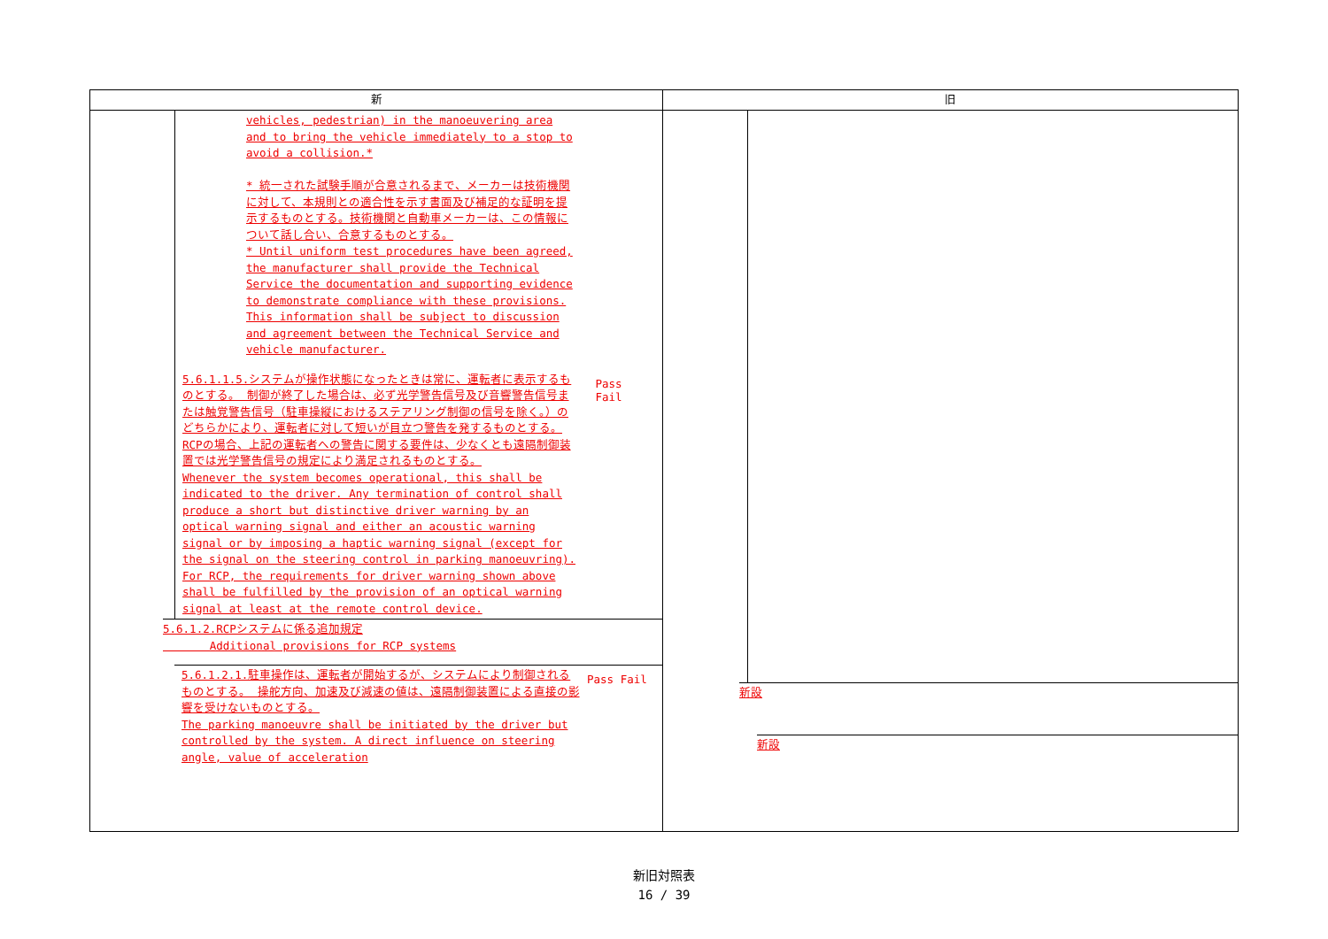| 新 | 旧 |
| --- | --- |
| vehicles, pedestrian) in the manoeuvering area and to bring the vehicle immediately to a stop to avoid a collision.* * 統一された試験手順が合意されるまで、メーカーは技術機関に対して、本規則との適合性を示す書面及び補足的な証明を提示するものとする。技術機関と自動車メーカーは、この情報について話し合い、合意するものとする。 * Until uniform test procedures have been agreed, the manufacturer shall provide the Technical Service the documentation and supporting evidence to demonstrate compliance with these provisions. This information shall be subject to discussion and agreement between the Technical Service and vehicle manufacturer. 5.6.1.1.5.システムが操作状態になったときは常に、運転者に表示するものとする。 制御が終了した場合は、必ず光学警告信号及び音響警告信号または触覚警告信号（駐車操縦におけるステアリング制御の信号を除く。）のどちらかにより、運転者に対して短いが目立つ警告を発するものとする。 RCPの場合、上記の運転者への警告に関する要件は、少なくとも遠隔制御装置では光学警告信号の規定により満足されるものとする。 Whenever the system becomes operational, this shall be indicated to the driver. Any termination of control shall produce a short but distinctive driver warning by an optical warning signal and either an acoustic warning signal or by imposing a haptic warning signal (except for the signal on the steering control in parking manoeuvring). For RCP, the requirements for driver warning shown above shall be fulfilled by the provision of an optical warning signal at least at the remote control device. Pass Fail 5.6.1.2.RCPシステムに係る追加規定 Additional provisions for RCP systems 5.6.1.2.1.駐車操作は、運転者が開始するが、システムにより制御されるものとする。 操舵方向、加速及び減速の値は、遠隔制御装置による直接の影響を受けないものとする。 The parking manoeuvre shall be initiated by the driver but controlled by the system. A direct influence on steering angle, value of acceleration Pass Fail | 新設 新設 |
新旧対照表
16 / 39